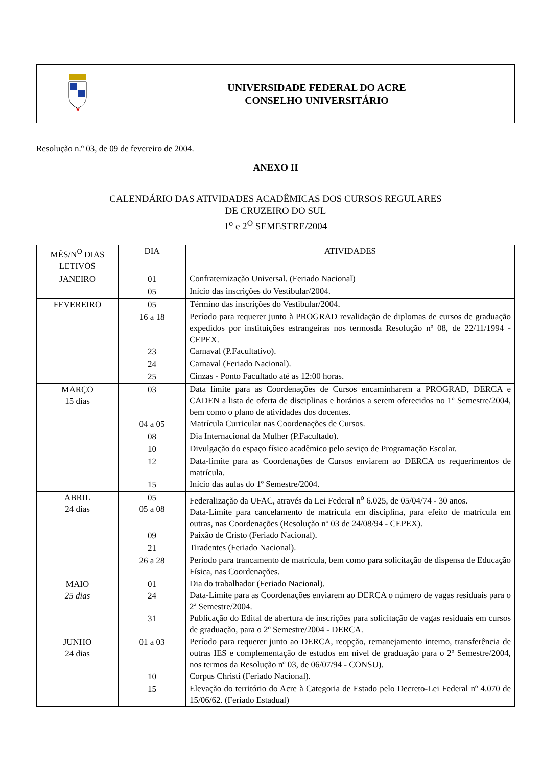| ★ | UNIVERSIDADE FEDERAL DO ACRE CONSELHO UNIVERSITÁRIO |
Resolução n.º 03, de 09 de fevereiro de 2004.
ANEXO II
CALENDÁRIO DAS ATIVIDADES ACADÊMICAS DOS CURSOS REGULARES
DE CRUZEIRO DO SUL
1<sup>o</sup> e 2<sup>O</sup> SEMESTRE/2004
| MÊS/N<sup>O</sup> DIAS LETIVOS | DIA | ATIVIDADES |
| --- | --- | --- |
| JANEIRO | 01 | Confraternização Universal. (Feriado Nacional) |
| | 05 | Início das inscrições do Vestibular/2004. |
| FEVEREIRO | 05 | Término das inscrições do Vestibular/2004. |
| | 16 a 18 | Período para requerer junto à PROGRAD revalidação de diplomas de cursos de graduação expedidos por instituições estrangeiras nos termosda Resolução nº 08, de 22/11/1994 - CEPEX. |
| | 23 | Carnaval (P.Facultativo). |
| | 24 | Carnaval (Feriado Nacional). |
| | 25 | Cinzas - Ponto Facultado até as 12:00 horas. |
| MARÇO 15 dias | 03 | Data limite para as Coordenações de Cursos encaminharem a PROGRAD, DERCA e CADEN a lista de oferta de disciplinas e horários a serem oferecidos no 1º Semestre/2004, bem como o plano de atividades dos docentes. |
| | 04 a 05 | Matrícula Curricular nas Coordenações de Cursos. |
| | 08 | Dia Internacional da Mulher (P.Facultado). |
| | 10 | Divulgação do espaço físico acadêmico pelo seviço de Programação Escolar. |
| | 12 | Data-limite para as Coordenações de Cursos enviarem ao DERCA os requerimentos de matrícula. |
| | 15 | Início das aulas do 1º Semestre/2004. |
| ABRIL 24 dias | 05 05 a 08 | Federalização da UFAC, através da Lei Federal n<sup>o</sup> 6.025, de 05/04/74 - 30 anos. Data-Limite para cancelamento de matrícula em disciplina, para efeito de matrícula em outras, nas Coordenações (Resolução nº 03 de 24/08/94 - CEPEX). |
| | 09 | Paixão de Cristo (Feriado Nacional). |
| | 21 | Tiradentes (Feriado Nacional). |
| | 26 a 28 | Período para trancamento de matrícula, bem como para solicitação de dispensa de Educação Física, nas Coordenações. |
| MAIO 25 dias | 01 24 | Dia do trabalhador (Feriado Nacional). Data-Limite para as Coordenações enviarem ao DERCA o número de vagas residuais para o 2ª Semestre/2004. |
| | 31 | Publicação do Edital de abertura de inscrições para solicitação de vagas residuais em cursos de graduação, para o 2º Semestre/2004 - DERCA. |
| JUNHO 24 dias | 01 a 03 | Período para requerer junto ao DERCA, reopção, remanejamento interno, transferência de outras IES e complementação de estudos em nível de graduação para o 2º Semestre/2004, nos termos da Resolução nº 03, de 06/07/94 - CONSU). |
| | 10 | Corpus Christi (Feriado Nacional). |
| | 15 | Elevação do território do Acre à Categoria de Estado pelo Decreto-Lei Federal nº 4.070 de 15/06/62. (Feriado Estadual) |